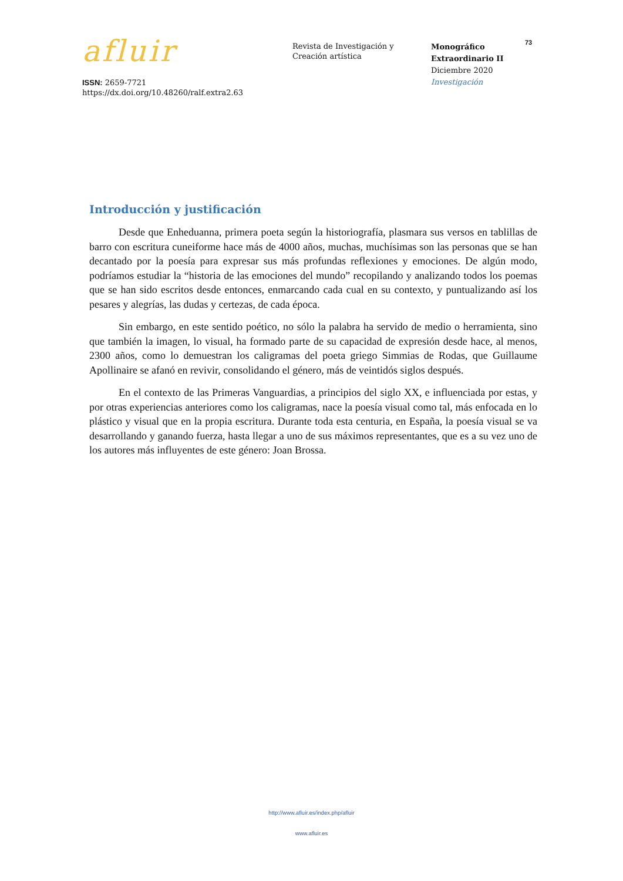afluir
ISSN: 2659-7721
https://dx.doi.org/10.48260/ralf.extra2.63
Revista de Investigación y
Creación artística
Monográfico
Extraordinario II
Diciembre 2020
Investigación
73
Introducción y justificación
Desde que Enheduanna, primera poeta según la historiografía, plasmara sus versos en tablillas de barro con escritura cuneiforme hace más de 4000 años, muchas, muchísimas son las personas que se han decantado por la poesía para expresar sus más profundas reflexiones y emociones. De algún modo, podríamos estudiar la “historia de las emociones del mundo” recopilando y analizando todos los poemas que se han sido escritos desde entonces, enmarcando cada cual en su contexto, y puntualizando así los pesares y alegrías, las dudas y certezas, de cada época.
Sin embargo, en este sentido poético, no sólo la palabra ha servido de medio o herramienta, sino que también la imagen, lo visual, ha formado parte de su capacidad de expresión desde hace, al menos, 2300 años, como lo demuestran los caligramas del poeta griego Simmias de Rodas, que Guillaume Apollinaire se afanó en revivir, consolidando el género, más de veintidós siglos después.
En el contexto de las Primeras Vanguardias, a principios del siglo XX, e influenciada por estas, y por otras experiencias anteriores como los caligramas, nace la poesía visual como tal, más enfocada en lo plástico y visual que en la propia escritura. Durante toda esta centuria, en España, la poesía visual se va desarrollando y ganando fuerza, hasta llegar a uno de sus máximos representantes, que es a su vez uno de los autores más influyentes de este género: Joan Brossa.
http://www.afluir.es/index.php/afluir
www.afluir.es